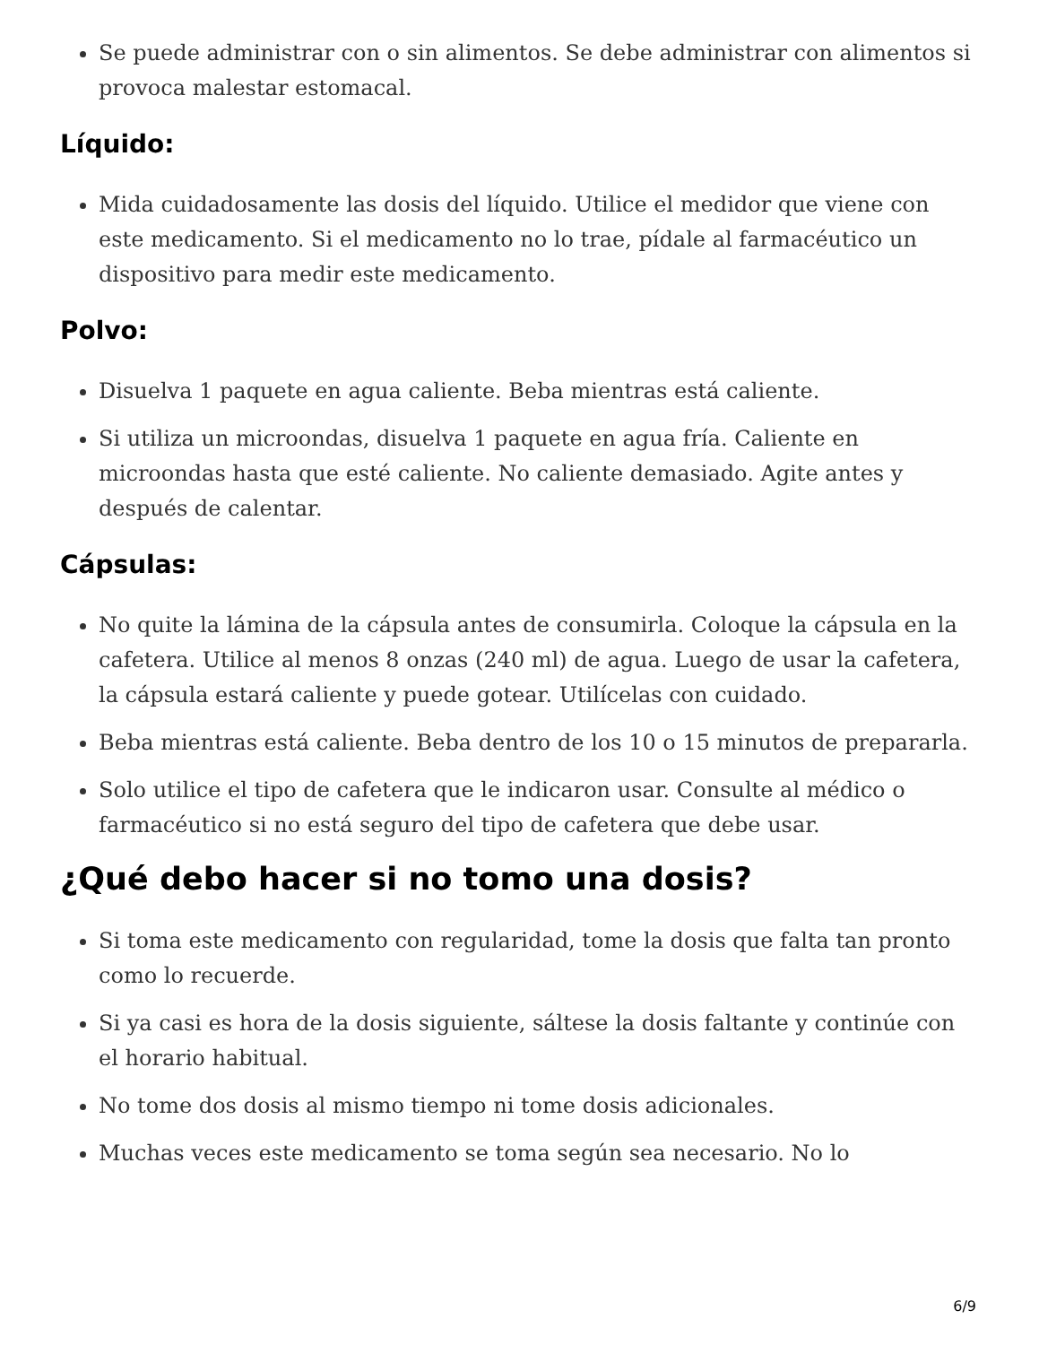Se puede administrar con o sin alimentos. Se debe administrar con alimentos si provoca malestar estomacal.
Líquido:
Mida cuidadosamente las dosis del líquido. Utilice el medidor que viene con este medicamento. Si el medicamento no lo trae, pídale al farmacéutico un dispositivo para medir este medicamento.
Polvo:
Disuelva 1 paquete en agua caliente. Beba mientras está caliente.
Si utiliza un microondas, disuelva 1 paquete en agua fría. Caliente en microondas hasta que esté caliente. No caliente demasiado. Agite antes y después de calentar.
Cápsulas:
No quite la lámina de la cápsula antes de consumirla. Coloque la cápsula en la cafetera. Utilice al menos 8 onzas (240 ml) de agua. Luego de usar la cafetera, la cápsula estará caliente y puede gotear. Utilícelas con cuidado.
Beba mientras está caliente. Beba dentro de los 10 o 15 minutos de prepararla.
Solo utilice el tipo de cafetera que le indicaron usar. Consulte al médico o farmacéutico si no está seguro del tipo de cafetera que debe usar.
¿Qué debo hacer si no tomo una dosis?
Si toma este medicamento con regularidad, tome la dosis que falta tan pronto como lo recuerde.
Si ya casi es hora de la dosis siguiente, sáltese la dosis faltante y continúe con el horario habitual.
No tome dos dosis al mismo tiempo ni tome dosis adicionales.
Muchas veces este medicamento se toma según sea necesario. No lo
6/9